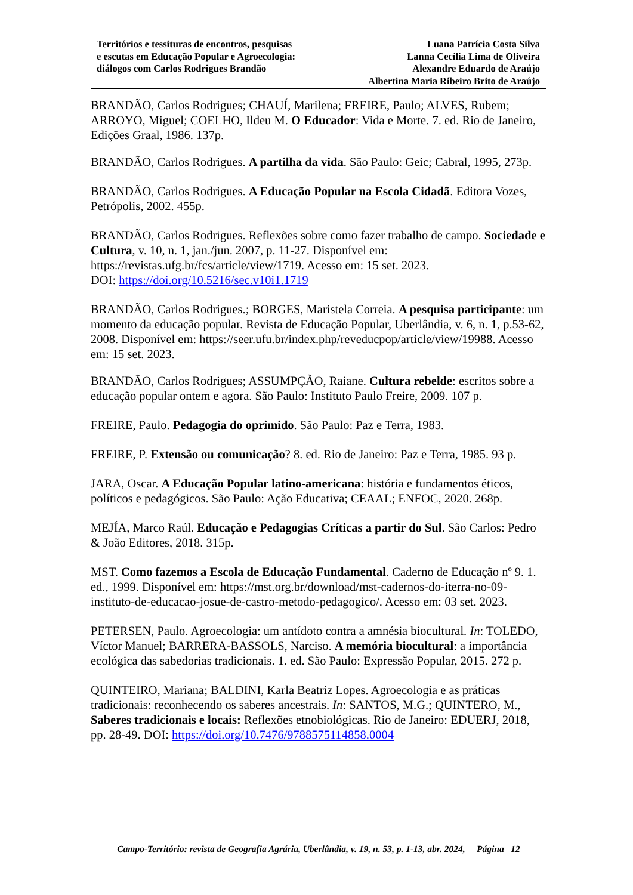Territórios e tessituras de encontros, pesquisas
e escutas em Educação Popular e Agroecologia:
diálogos com Carlos Rodrigues Brandão
Luana Patrícia Costa Silva
Lanna Cecília Lima de Oliveira
Alexandre Eduardo de Araújo
Albertina Maria Ribeiro Brito de Araújo
BRANDÃO, Carlos Rodrigues; CHAUÍ, Marilena; FREIRE, Paulo; ALVES, Rubem; ARROYO, Miguel; COELHO, Ildeu M. O Educador: Vida e Morte. 7. ed. Rio de Janeiro, Edições Graal, 1986. 137p.
BRANDÃO, Carlos Rodrigues. A partilha da vida. São Paulo: Geic; Cabral, 1995, 273p.
BRANDÃO, Carlos Rodrigues. A Educação Popular na Escola Cidadã. Editora Vozes, Petrópolis, 2002. 455p.
BRANDÃO, Carlos Rodrigues. Reflexões sobre como fazer trabalho de campo. Sociedade e Cultura, v. 10, n. 1, jan./jun. 2007, p. 11-27. Disponível em: https://revistas.ufg.br/fcs/article/view/1719. Acesso em: 15 set. 2023.
DOI: https://doi.org/10.5216/sec.v10i1.1719
BRANDÃO, Carlos Rodrigues.; BORGES, Maristela Correia. A pesquisa participante: um momento da educação popular. Revista de Educação Popular, Uberlândia, v. 6, n. 1, p.53-62, 2008. Disponível em: https://seer.ufu.br/index.php/reveducpop/article/view/19988. Acesso em: 15 set. 2023.
BRANDÃO, Carlos Rodrigues; ASSUMPÇÃO, Raiane. Cultura rebelde: escritos sobre a educação popular ontem e agora. São Paulo: Instituto Paulo Freire, 2009. 107 p.
FREIRE, Paulo. Pedagogia do oprimido. São Paulo: Paz e Terra, 1983.
FREIRE, P. Extensão ou comunicação? 8. ed. Rio de Janeiro: Paz e Terra, 1985. 93 p.
JARA, Oscar. A Educação Popular latino-americana: história e fundamentos éticos, políticos e pedagógicos. São Paulo: Ação Educativa; CEAAL; ENFOC, 2020. 268p.
MEJÍA, Marco Raúl. Educação e Pedagogias Críticas a partir do Sul. São Carlos: Pedro & João Editores, 2018. 315p.
MST. Como fazemos a Escola de Educação Fundamental. Caderno de Educação nº 9. 1. ed., 1999. Disponível em: https://mst.org.br/download/mst-cadernos-do-iterra-no-09-instituto-de-educacao-josue-de-castro-metodo-pedagogico/. Acesso em: 03 set. 2023.
PETERSEN, Paulo. Agroecologia: um antídoto contra a amnésia biocultural. In: TOLEDO, Víctor Manuel; BARRERA-BASSOLS, Narciso. A memória biocultural: a importância ecológica das sabedorias tradicionais. 1. ed. São Paulo: Expressão Popular, 2015. 272 p.
QUINTEIRO, Mariana; BALDINI, Karla Beatriz Lopes. Agroecologia e as práticas tradicionais: reconhecendo os saberes ancestrais. In: SANTOS, M.G.; QUINTERO, M., Saberes tradicionais e locais: Reflexões etnobiológicas. Rio de Janeiro: EDUERJ, 2018, pp. 28-49. DOI: https://doi.org/10.7476/9788575114858.0004
Campo-Território: revista de Geografia Agrária, Uberlândia, v. 19, n. 53, p. 1-13, abr. 2024, Página 12